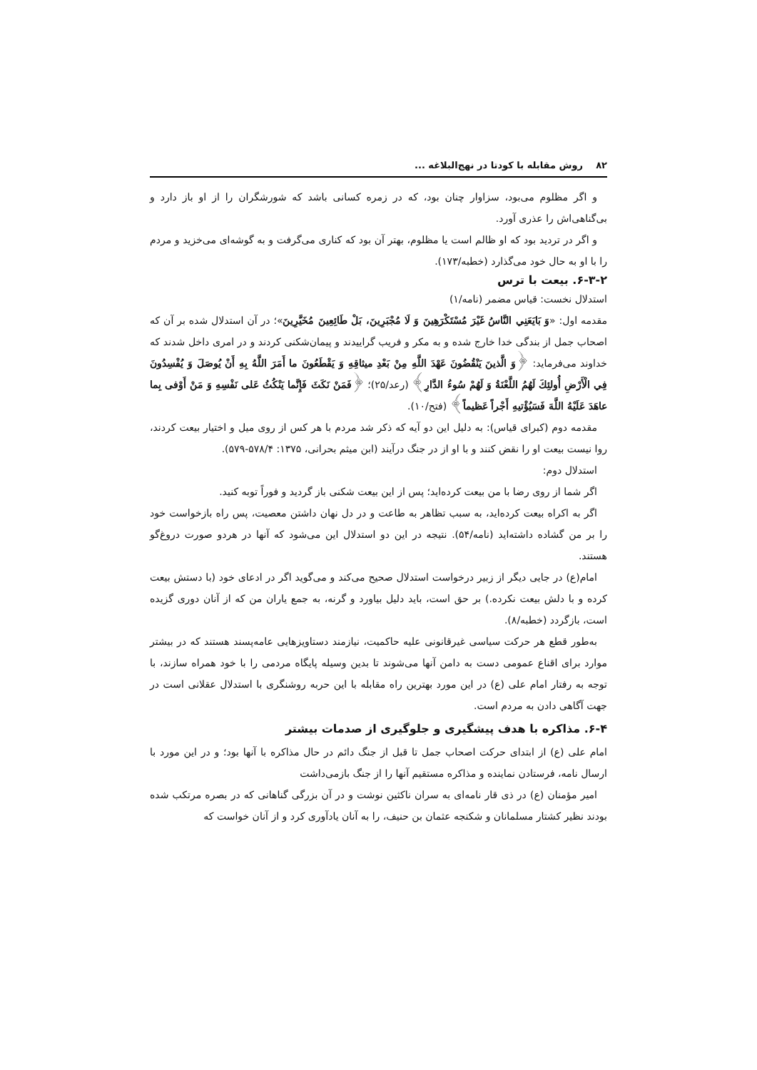۸۲ روش مقابله با کودتا در نهج‌البلاغه ...
و اگر مظلوم می‌بود، سزاوار چنان بود، که در زمره کسانی باشد که شورشگران را از او باز دارد و بی‌گناهی‌اش را عذری آورد.
و اگر در تردید بود که او ظالم است یا مظلوم، بهتر آن بود که کناری می‌گرفت و به گوشه‌ای می‌خزید و مردم را با او به حال خود می‌گذارد (خطبه/۱۷۳).
۶-۳-۲. بیعت با ترس
استدلال نخست: قیاس مضمر (نامه/۱)
مقدمه اول: «وَ بَايَعَنِي النَّاسُ غَيْرَ مُسْتَكْرَهِينَ وَ لَا مُجْبَرِينَ، بَلْ طَائِعِينَ مُخَيَّرِينَ»؛ در آن استدلال شده بر آن که اصحاب جمل از بندگی خدا خارج شده و به مکر و فریب گراییدند و پیمان‌شکنی کردند و در امری داخل شدند که خداوند می‌فرماید: ﴿وَ الَّذينَ يَنْقُضُونَ عَهْدَ اللَّهِ مِنْ بَعْدِ ميثاقِهِ وَ يَقْطَعُونَ ما أَمَرَ اللَّهُ بِهِ أَنْ يُوصَلَ وَ يُفْسِدُونَ فِي الْأَرْضِ أُولئِكَ لَهُمُ اللَّعْنَةُ وَ لَهُمْ سُوءُ الدَّارِ﴾ (رعد/۲۵)؛ ﴿فَمَنْ نَكَثَ فَإِنَّما يَنْكُثُ عَلى نَفْسِهِ وَ مَنْ أَوْفى بِما عاهَدَ عَلَيْهُ اللَّهَ فَسَيُؤْتيهِ أَجْراً عَظيماً﴾ (فتح/۱۰).
مقدمه دوم (کبرای قیاس): به دلیل این دو آیه که ذکر شد مردم با هر کس از روی میل و اختیار بیعت کردند، روا نیست بیعت او را نقض کنند و با او از در جنگ درآیند (ابن میثم بحرانی، ۱۳۷۵: ۵۷۸/۴-۵۷۹).
استدلال دوم:
اگر شما از روی رضا با من بیعت کرده‌اید؛ پس از این بیعت شکنی باز گردید و فوراً توبه کنید.
اگر به اکراه بیعت کرده‌اید، به سبب تظاهر به طاعت و در دل نهان داشتن معصیت، پس راه بازخواست خود را بر من گشاده داشته‌اید (نامه/۵۴). نتیجه در این دو استدلال این می‌شود که آنها در هردو صورت دروغ‌گو هستند.
امام(ع) در جایی دیگر از زبیر درخواست استدلال صحیح می‌کند و می‌گوید اگر در ادعای خود (با دستش بیعت کرده و با دلش بیعت نکرده.) بر حق است، باید دلیل بیاورد و گرنه، به جمع یاران من که از آنان دوری گزیده است، بازگردد (خطبه/۸).
به‌طور قطع هر حرکت سیاسی غیرقانونی علیه حاکمیت، نیازمند دستاویزهایی عامه‌پسند هستند که در بیشتر موارد برای اقناع عمومی دست به دامن آنها می‌شوند تا بدین وسیله پایگاه مردمی را با خود همراه سازند، با توجه به رفتار امام علی (ع) در این مورد بهترین راه مقابله با این حربه روشنگری با استدلال عقلانی است در جهت آگاهی دادن به مردم است.
۶-۴. مذاکره با هدف پیشگیری و جلوگیری از صدمات بیشتر
امام علی (ع) از ابتدای حرکت اصحاب جمل تا قبل از جنگ دائم در حال مذاکره با آنها بود؛ و در این مورد با ارسال نامه، فرستادن نماینده و مذاکره مستقیم آنها را از جنگ بازمی‌داشت
امیر مؤمنان (ع) در ذی قار نامه‌ای به سران ناکثین نوشت و در آن بزرگی گناهانی که در بصره مرتکب شده بودند نظیر کشتار مسلمانان و شکنجه عثمان بن حنیف، را به آنان یادآوری کرد و از آنان خواست که